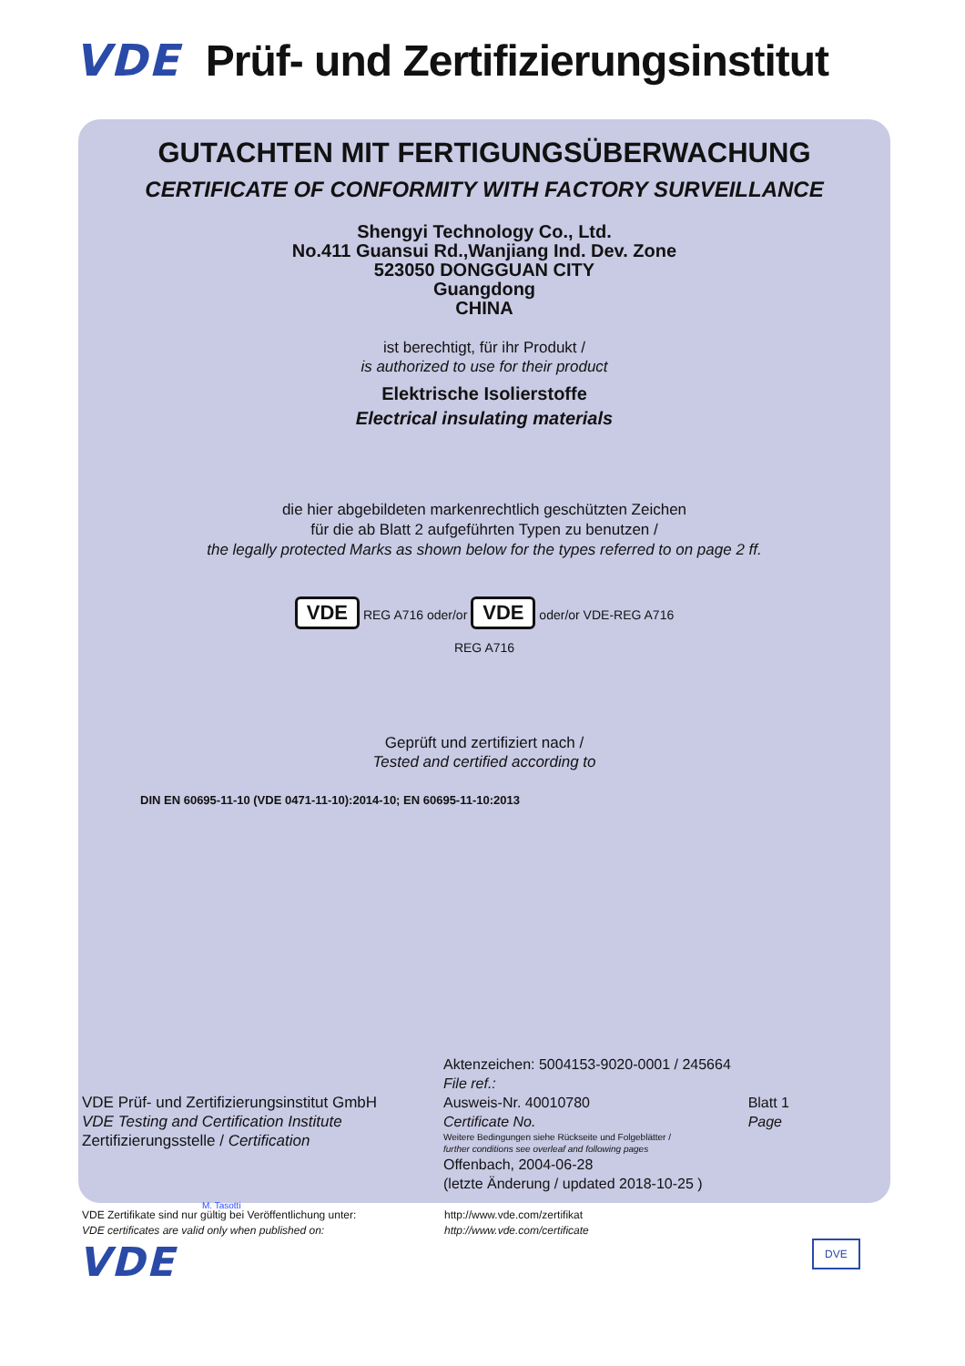VDE Prüf- und Zertifizierungsinstitut
GUTACHTEN MIT FERTIGUNGSÜBERWACHUNG
CERTIFICATE OF CONFORMITY WITH FACTORY SURVEILLANCE
Shengyi Technology Co., Ltd.
No.411 Guansui Rd.,Wanjiang Ind. Dev. Zone
523050 DONGGUAN CITY
Guangdong
CHINA
ist berechtigt, für ihr Produkt /
is authorized to use for their product
Elektrische Isolierstoffe
Electrical insulating materials
die hier abgebildeten markenrechtlich geschützten Zeichen
für die ab Blatt 2 aufgeführten Typen zu benutzen /
the legally protected Marks as shown below for the types referred to on page 2 ff.
VDE REG A716 oder/or VDE oder/or VDE-REG A716
REG A716
Geprüft und zertifiziert nach /
Tested and certified according to
DIN EN 60695-11-10 (VDE 0471-11-10):2014-10; EN 60695-11-10:2013
VDE Prüf- und Zertifizierungsinstitut GmbH
VDE Testing and Certification Institute
Zertifizierungsstelle / Certification
M. Tasotti
Aktenzeichen: 5004153-9020-0001 / 245664
File ref.:
Ausweis-Nr. 40010780
Certificate No. Blatt 1
Page
Weitere Bedingungen siehe Rückseite und Folgeblätter /
further conditions see overleaf and following pages
Offenbach, 2004-06-28
(letzte Änderung / updated 2018-10-25 )
VDE Zertifikate sind nur gültig bei Veröffentlichung unter:
VDE certificates are valid only when published on:
http://www.vde.com/zertifikat
http://www.vde.com/certificate
VDE DVE